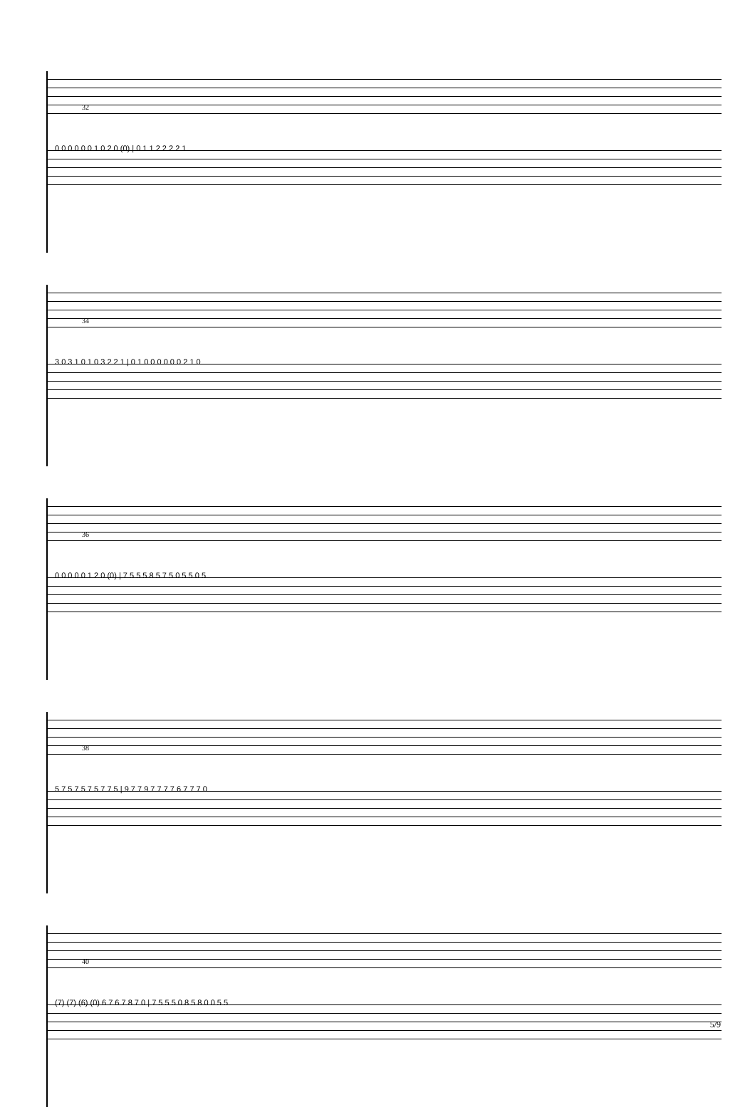32
0 0 0 0 0 0 1 0 2 0 (0) | 0 1 1 2 2 2 2 1
34
3 0 3 1 0 1 0 3 2 2 1 | 0 1 0 0 0 0 0 0 2 1 0
36
0 0 0 0 0 1 2 0 (0) | 7 5 5 5 8 5 7 5 0 5 5 0 5
38
5 7 5 7 5 7 5 7 7 5 | 9 7 7 9 7 7 7 7 6 7 7 7 0
40
(7) (7) (6) (0) 6 7 6 7 8 7 0 | 7 5 5 5 0 8 5 8 0 0 5 5
5/9